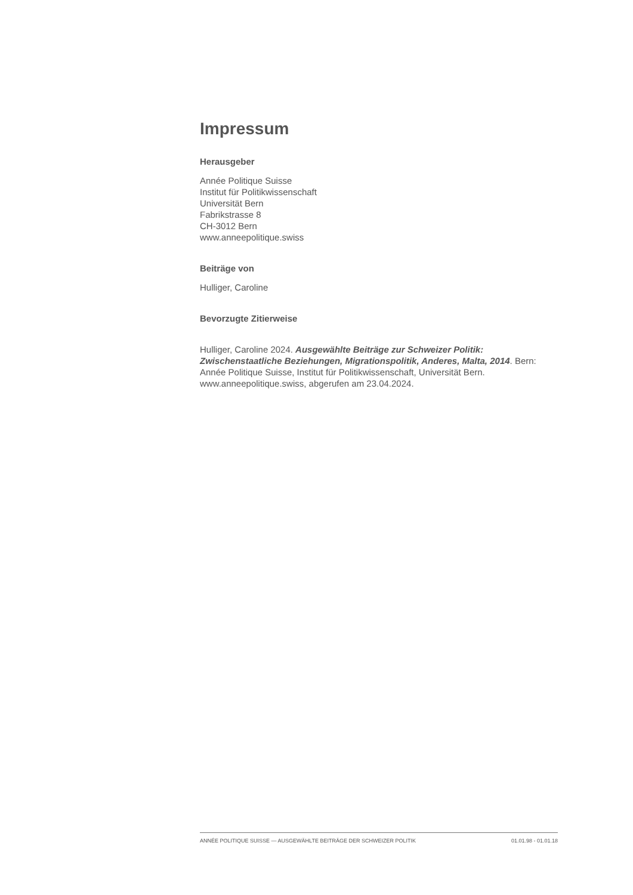Impressum
Herausgeber
Année Politique Suisse
Institut für Politikwissenschaft
Universität Bern
Fabrikstrasse 8
CH-3012 Bern
www.anneepolitique.swiss
Beiträge von
Hulliger, Caroline
Bevorzugte Zitierweise
Hulliger, Caroline 2024. Ausgewählte Beiträge zur Schweizer Politik: Zwischenstaatliche Beziehungen, Migrationspolitik, Anderes, Malta, 2014. Bern: Année Politique Suisse, Institut für Politikwissenschaft, Universität Bern. www.anneepolitique.swiss, abgerufen am 23.04.2024.
ANNÉE POLITIQUE SUISSE — AUSGEWÄHLTE BEITRÄGE DER SCHWEIZER POLITIK 01.01.98 - 01.01.18